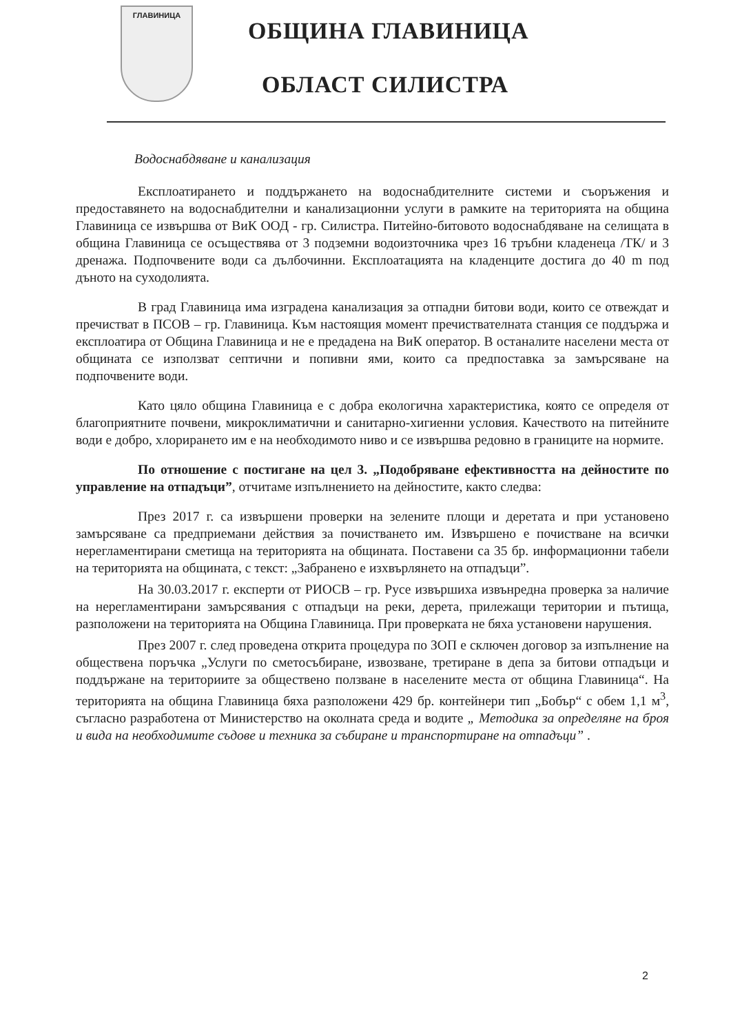ГЛАВИНИЦА
ОБЩИНА ГЛАВИНИЦА
ОБЛАСТ СИЛИСТРА
Водоснабдяване и канализация
Експлоатирането и поддържането на водоснабдителните системи и съоръжения и предоставянето на водоснабдителни и канализационни услуги в рамките на територията на община Главиница се извършва от ВиК ООД - гр. Силистра. Питейно-битовото водоснабдяване на селищата в община Главиница се осъществява от 3 подземни водоизточника чрез 16 тръбни кладенеца /ТК/ и 3 дренажа. Подпочвените води са дълбочинни. Експлоатацията на кладенците достига до 40 m под дъното на суходолията.
В град Главиница има изградена канализация за отпадни битови води, които се отвеждат и пречистват в ПСОВ – гр. Главиница. Към настоящия момент пречиствателната станция се поддържа и експлоатира от Община Главиница и не е предадена на ВиК оператор. В останалите населени места от общината се използват септични и попивни ями, които са предпоставка за замърсяване на подпочвените води.
Като цяло община Главиница е с добра екологична характеристика, която се определя от благоприятните почвени, микроклиматични и санитарно-хигиенни условия. Качеството на питейните води е добро, хлорирането им е на необходимото ниво и се извършва редовно в границите на нормите.
По отношение с постигане на цел 3. „Подобряване ефективността на дейностите по управление на отпадъци”, отчитаме изпълнението на дейностите, както следва:
През 2017 г. са извършени проверки на зелените площи и деретата и при установено замърсяване са предприемани действия за почистването им. Извършено е почистване на всички нерегламентирани сметища на територията на общината. Поставени са 35 бр. информационни табели на територията на общината, с текст: „Забранено е изхвърлянето на отпадъци”.
На 30.03.2017 г. експерти от РИОСВ – гр. Русе извършиха извънредна проверка за наличие на нерегламентирани замърсявания с отпадъци на реки, дерета, прилежащи територии и пътища, разположени на територията на Община Главиница. При проверката не бяха установени нарушения.
През 2007 г. след проведена открита процедура по ЗОП е сключен договор за изпълнение на обществена поръчка „Услуги по сметосъбиране, извозване, третиране в депа за битови отпадъци и поддържане на териториите за обществено ползване в населените места от община Главиница“. На територията на община Главиница бяха разположени 429 бр. контейнери тип „Бобър“ с обем 1,1 м<sup>3</sup>, съгласно разработена от Министерство на околната среда и водите „ Методика за определяне на броя и вида на необходимите съдове и техника за събиране и транспортиране на отпадъци” .
2